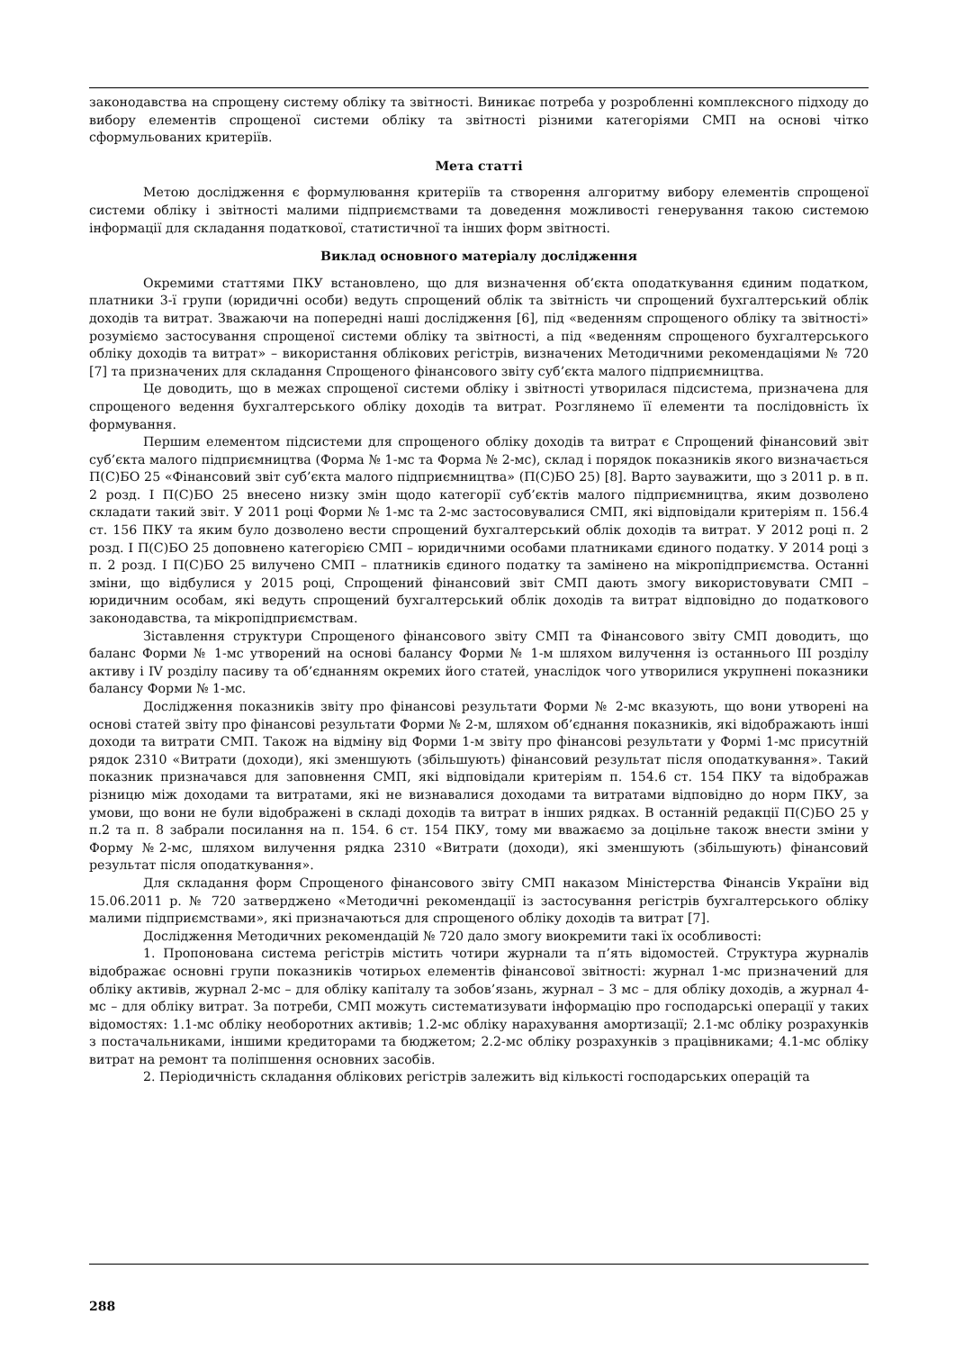законодавства на спрощену систему обліку та звітності. Виникає потреба у розробленні комплексного підходу до вибору елементів спрощеної системи обліку та звітності різними категоріями СМП на основі чітко сформульованих критеріїв.
Мета статті
Метою дослідження є формулювання критеріїв та створення алгоритму вибору елементів спрощеної системи обліку і звітності малими підприємствами та доведення можливості генерування такою системою інформації для складання податкової, статистичної та інших форм звітності.
Виклад основного матеріалу дослідження
Окремими статтями ПКУ встановлено, що для визначення об’єкта оподаткування єдиним податком, платники 3-ї групи (юридичні особи) ведуть спрощений облік та звітність чи спрощений бухгалтерський облік доходів та витрат. Зважаючи на попередні наші дослідження [6], під «веденням спрощеного обліку та звітності» розуміємо застосування спрощеної системи обліку та звітності, а під «веденням спрощеного бухгалтерського обліку доходів та витрат» – використання облікових регістрів, визначених Методичними рекомендаціями № 720 [7] та призначених для складання Спрощеного фінансового звіту суб’єкта малого підприємництва.
Це доводить, що в межах спрощеної системи обліку і звітності утворилася підсистема, призначена для спрощеного ведення бухгалтерського обліку доходів та витрат. Розглянемо її елементи та послідовність їх формування.
Першим елементом підсистеми для спрощеного обліку доходів та витрат є Спрощений фінансовий звіт суб’єкта малого підприємництва (Форма № 1-мс та Форма № 2-мс), склад і порядок показників якого визначається П(С)БО 25 «Фінансовий звіт суб’єкта малого підприємництва» (П(С)БО 25) [8]. Варто зауважити, що з 2011 р. в п. 2 розд. І П(С)БО 25 внесено низку змін щодо категорії суб’єктів малого підприємництва, яким дозволено складати такий звіт. У 2011 році Форми № 1-мс та 2-мс застосовувалися СМП, які відповідали критеріям п. 156.4 ст. 156 ПКУ та яким було дозволено вести спрощений бухгалтерський облік доходів та витрат. У 2012 році п. 2 розд. І П(С)БО 25 доповнено категорією СМП – юридичними особами платниками єдиного податку. У 2014 році з п. 2 розд. І П(С)БО 25 вилучено СМП – платників єдиного податку та замінено на мікропідприємства. Останні зміни, що відбулися у 2015 році, Спрощений фінансовий звіт СМП дають змогу використовувати СМП – юридичним особам, які ведуть спрощений бухгалтерський облік доходів та витрат відповідно до податкового законодавства, та мікропідприємствам.
Зіставлення структури Спрощеного фінансового звіту СМП та Фінансового звіту СМП доводить, що баланс Форми № 1-мс утворений на основі балансу Форми № 1-м шляхом вилучення із останнього ІІІ розділу активу і IV розділу пасиву та об’єднанням окремих його статей, унаслідок чого утворилися укрупнені показники балансу Форми № 1-мс.
Дослідження показників звіту про фінансові результати Форми № 2-мс вказують, що вони утворені на основі статей звіту про фінансові результати Форми № 2-м, шляхом об’єднання показників, які відображають інші доходи та витрати СМП. Також на відміну від Форми 1-м звіту про фінансові результати у Формі 1-мс присутній рядок 2310 «Витрати (доходи), які зменшують (збільшують) фінансовий результат після оподаткування». Такий показник призначався для заповнення СМП, які відповідали критеріям п. 154.6 ст. 154 ПКУ та відображав різницю між доходами та витратами, які не визнавалися доходами та витратами відповідно до норм ПКУ, за умови, що вони не були відображені в складі доходів та витрат в інших рядках. В останній редакції П(С)БО 25 у п.2 та п. 8 забрали посилання на п. 154. 6 ст. 154 ПКУ, тому ми вважаємо за доцільне також внести зміни у Форму №2-мс, шляхом вилучення рядка 2310 «Витрати (доходи), які зменшують (збільшують) фінансовий результат після оподаткування».
Для складання форм Спрощеного фінансового звіту СМП наказом Міністерства Фінансів України від 15.06.2011 р. № 720 затверджено «Методичні рекомендації із застосування регістрів бухгалтерського обліку малими підприємствами», які призначаються для спрощеного обліку доходів та витрат [7].
Дослідження Методичних рекомендацій № 720 дало змогу виокремити такі їх особливості:
1. Пропонована система регістрів містить чотири журнали та п’ять відомостей. Структура журналів відображає основні групи показників чотирьох елементів фінансової звітності: журнал 1-мс призначений для обліку активів, журнал 2-мс – для обліку капіталу та зобов’язань, журнал – 3 мс – для обліку доходів, а журнал 4-мс – для обліку витрат. За потреби, СМП можуть систематизувати інформацію про господарські операції у таких відомостях: 1.1-мс обліку необоротних активів; 1.2-мс обліку нарахування амортизації; 2.1-мс обліку розрахунків з постачальниками, іншими кредиторами та бюджетом; 2.2-мс обліку розрахунків з працівниками; 4.1-мс обліку витрат на ремонт та поліпшення основних засобів.
2. Періодичність складання облікових регістрів залежить від кількості господарських операцій та
288